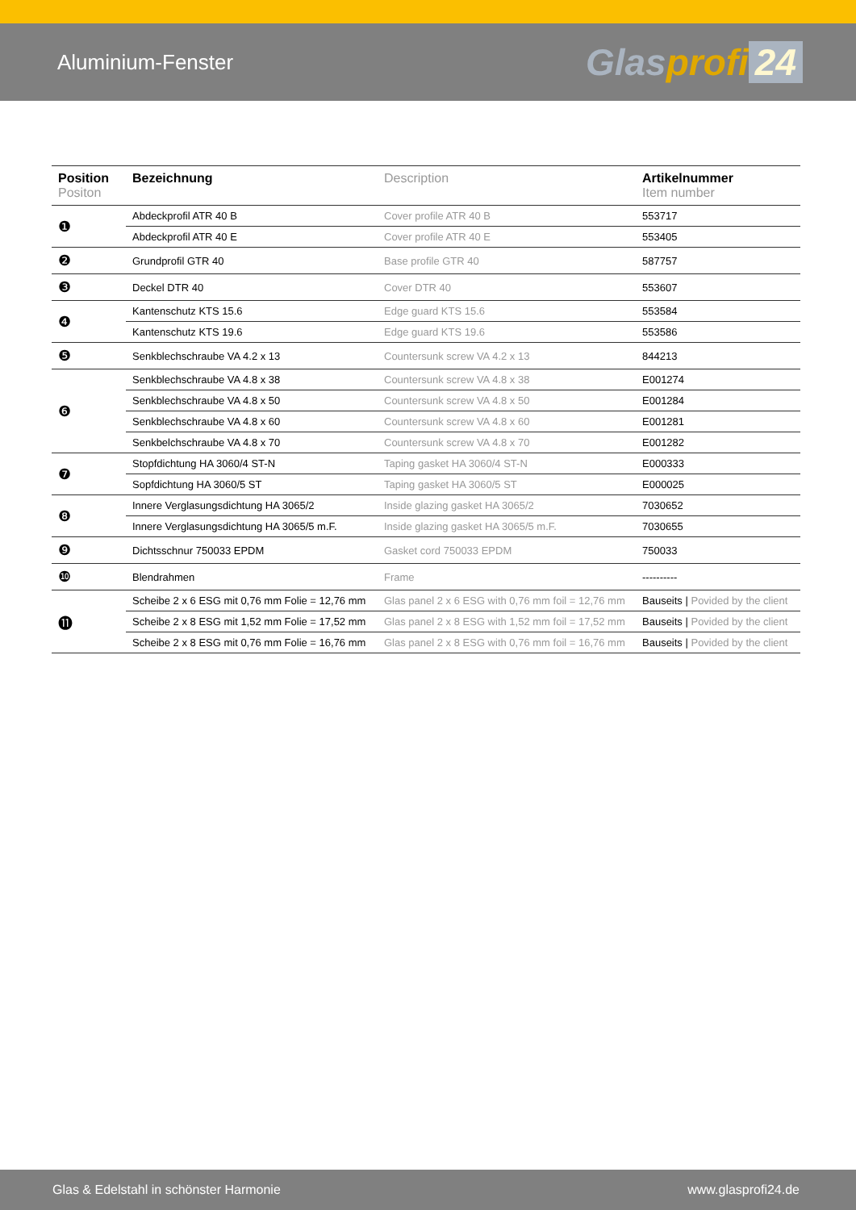Aluminium-Fenster
Glasprofi 24
| Position Positon | Bezeichnung | Description | Artikelnummer Item number |
| --- | --- | --- | --- |
| ❶ | Abdeckprofil ATR 40 B | Cover profile ATR 40 B | 553717 |
| | Abdeckprofil ATR 40 E | Cover profile ATR 40 E | 553405 |
| ❷ | Grundprofil GTR 40 | Base profile GTR 40 | 587757 |
| ❸ | Deckel DTR 40 | Cover DTR 40 | 553607 |
| ❹ | Kantenschutz KTS 15.6 | Edge guard KTS 15.6 | 553584 |
| | Kantenschutz KTS 19.6 | Edge guard KTS 19.6 | 553586 |
| ❺ | Senkblechschraube VA 4.2 x 13 | Countersunk screw VA 4.2 x 13 | 844213 |
| ❻ | Senkblechschraube VA 4.8 x 38 | Countersunk screw VA 4.8 x 38 | E001274 |
| | Senkblechschraube VA 4.8 x 50 | Countersunk screw VA 4.8 x 50 | E001284 |
| | Senkblechschraube VA 4.8 x 60 | Countersunk screw VA 4.8 x 60 | E001281 |
| | Senkbelchschraube VA 4.8 x 70 | Countersunk screw VA 4.8 x 70 | E001282 |
| ❼ | Stopfdichtung HA 3060/4 ST-N | Taping gasket HA 3060/4 ST-N | E000333 |
| | Sopfdichtung HA 3060/5 ST | Taping gasket HA 3060/5 ST | E000025 |
| ❽ | Innere Verglasungsdichtung HA 3065/2 | Inside glazing gasket HA 3065/2 | 7030652 |
| | Innere Verglasungsdichtung HA 3065/5 m.F. | Inside glazing gasket HA 3065/5 m.F. | 7030655 |
| ❾ | Dichtsschnur 750033 EPDM | Gasket cord 750033 EPDM | 750033 |
| ❿ | Blendrahmen | Frame | ---------- |
| ⓫ | Scheibe 2 x 6 ESG mit 0,76 mm Folie = 12,76 mm | Glas panel 2 x 6 ESG with 0,76 mm foil = 12,76 mm | Bauseits / Povided by the client |
| | Scheibe 2 x 8 ESG mit 1,52 mm Folie = 17,52 mm | Glas panel 2 x 8 ESG with 1,52 mm foil = 17,52 mm | Bauseits / Povided by the client |
| | Scheibe 2 x 8 ESG mit 0,76 mm Folie = 16,76 mm | Glas panel 2 x 8 ESG with 0,76 mm foil = 16,76 mm | Bauseits / Povided by the client |
Glas & Edelstahl in schönster Harmonie www.glasprofi24.de